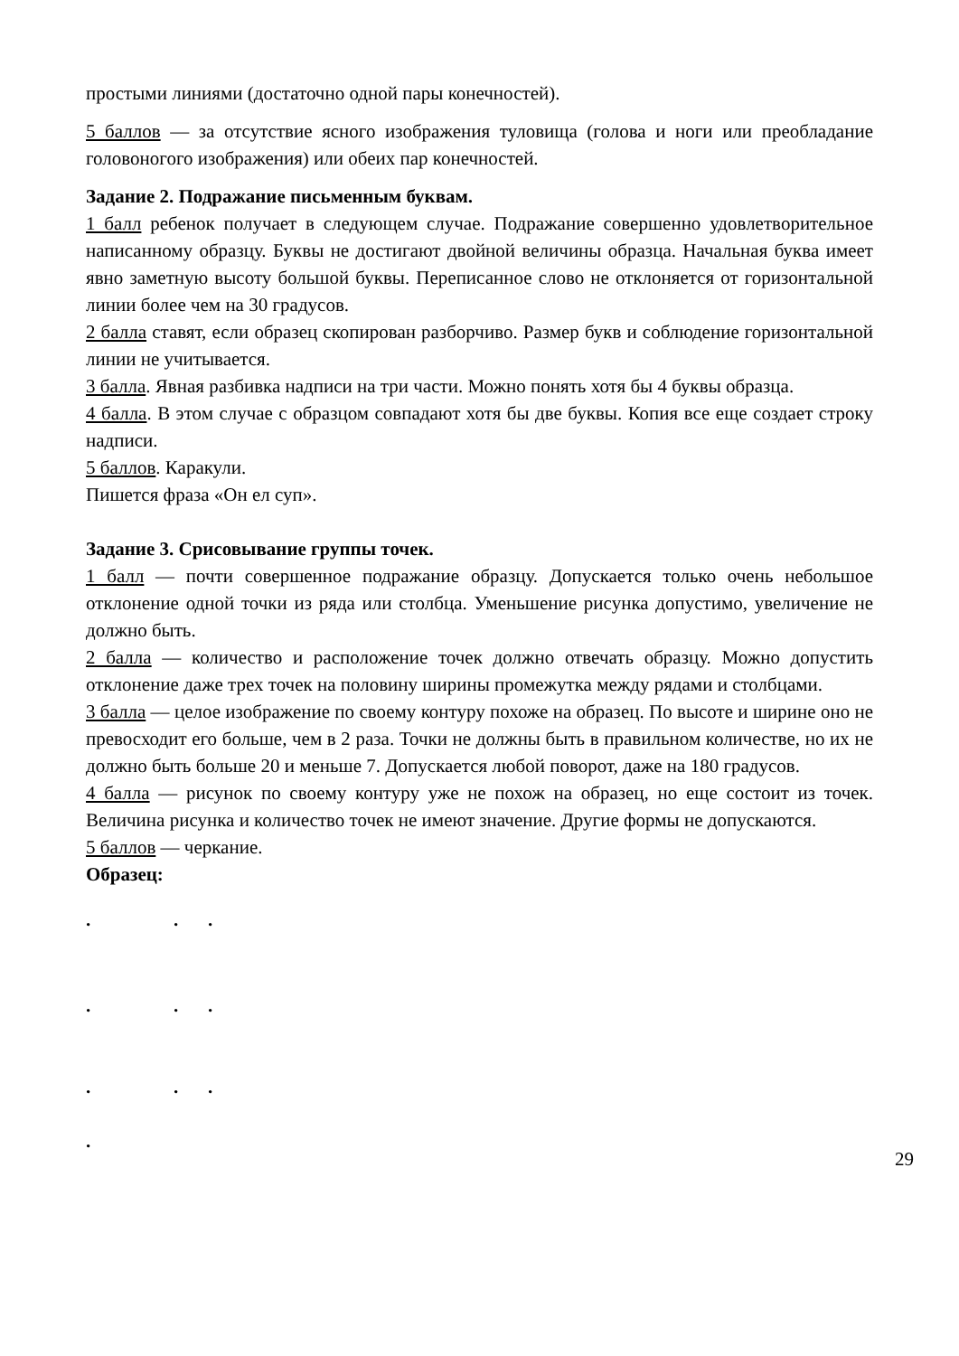простыми линиями (достаточно одной пары конечностей).
5 баллов — за отсутствие ясного изображения туловища (голова и ноги или преобладание головоногого изображения) или обеих пар конечностей.
Задание 2. Подражание письменным буквам.
1 балл ребенок получает в следующем случае. Подражание совершенно удовлетворительное написанному образцу. Буквы не достигают двойной величины образца. Начальная буква имеет явно заметную высоту большой буквы. Переписанное слово не отклоняется от горизонтальной линии более чем на 30 градусов.
2 балла ставят, если образец скопирован разборчиво. Размер букв и соблюдение горизонтальной линии не учитывается.
3 балла. Явная разбивка надписи на три части. Можно понять хотя бы 4 буквы образца.
4 балла. В этом случае с образцом совпадают хотя бы две буквы. Копия все еще создает строку надписи.
5 баллов. Каракули.
Пишется фраза «Он ел суп».
Задание 3. Срисовывание группы точек.
1 балл — почти совершенное подражание образцу. Допускается только очень небольшое отклонение одной точки из ряда или столбца. Уменьшение рисунка допустимо, увеличение не должно быть.
2 балла — количество и расположение точек должно отвечать образцу. Можно допустить отклонение даже трех точек на половину ширины промежутка между рядами и столбцами.
3 балла — целое изображение по своему контуру похоже на образец. По высоте и ширине оно не превосходит его больше, чем в 2 раза. Точки не должны быть в правильном количестве, но их не должно быть больше 20 и меньше 7. Допускается любой поворот, даже на 180 градусов.
4 балла — рисунок по своему контуру уже не похож на образец, но еще состоит из точек. Величина рисунка и количество точек не имеют значение. Другие формы не допускаются.
5 баллов — черкание.
Образец:
...
...
...
.
29